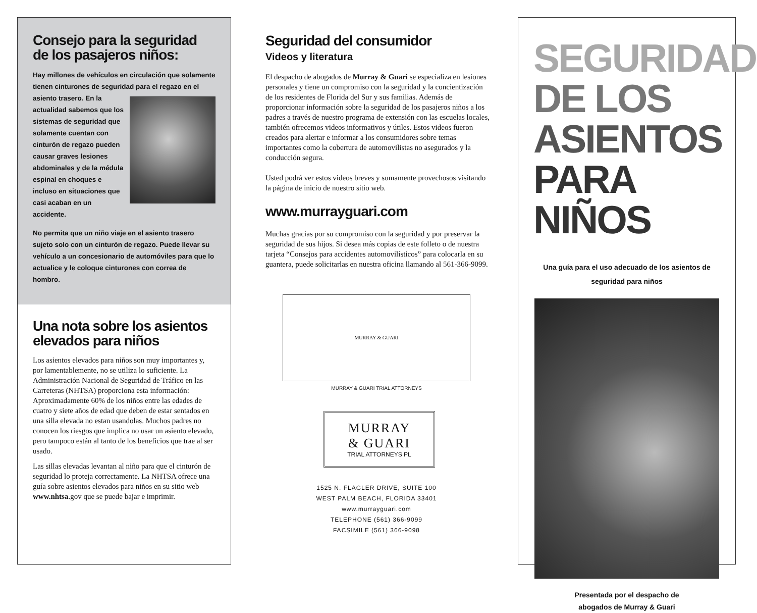Consejo para la seguridad de los pasajeros niños:
Hay millones de vehículos en circulación que solamente tienen cinturones de seguridad para el regazo en el asiento trasero. En la actualidad sabemos que los sistemas de seguridad que solamente cuentan con cinturón de regazo pueden causar graves lesiones abdominales y de la médula espinal en choques e incluso en situaciones que casi acaban en un accidente.
No permita que un niño viaje en el asiento trasero sujeto solo con un cinturón de regazo. Puede llevar su vehículo a un concesionario de automóviles para que lo actualice y le coloque cinturones con correa de hombro.
Una nota sobre los asientos elevados para niños
Los asientos elevados para niños son muy importantes y, por lamentablemente, no se utiliza lo suficiente. La Administración Nacional de Seguridad de Tráfico en las Carreteras (NHTSA) proporciona esta información: Aproximadamente 60% de los niños entre las edades de cuatro y siete años de edad que deben de estar sentados en una silla elevada no estan usandolas. Muchos padres no conocen los riesgos que implica no usar un asiento elevado, pero tampoco están al tanto de los beneficios que trae al ser usado.
Las sillas elevadas levantan al niño para que el cinturón de seguridad lo proteja correctamente. La NHTSA ofrece una guía sobre asientos elevados para niños en su sitio web www.nhtsa.gov que se puede bajar e imprimir.
Seguridad del consumidor
Videos y literatura
El despacho de abogados de Murray & Guari se especializa en lesiones personales y tiene un compromiso con la seguridad y la concientización de los residentes de Florida del Sur y sus familias. Además de proporcionar información sobre la seguridad de los pasajeros niños a los padres a través de nuestro programa de extensión con las escuelas locales, también ofrecemos videos informativos y útiles. Estos videos fueron creados para alertar e informar a los consumidores sobre temas importantes como la cobertura de automovilistas no asegurados y la conducción segura.
Usted podrá ver estos videos breves y sumamente provechosos visitando la página de inicio de nuestro sitio web.
www.murrayguari.com
Muchas gracias por su compromiso con la seguridad y por preservar la seguridad de sus hijos. Si desea más copias de este folleto o de nuestra tarjeta “Consejos para accidentes automovilísticos” para colocarla en su guantera, puede solicitarlas en nuestra oficina llamando al 561-366-9099.
MURRAY & GUARI
MURRAY & GUARI TRIAL ATTORNEYS
MURRAY
& GUARI
TRIAL ATTORNEYS PL
1525 N. FLAGLER DRIVE, SUITE 100
WEST PALM BEACH, FLORIDA 33401
www.murrayguari.com
TELEPHONE (561) 366-9099
FACSIMILE (561) 366-9098
SEGURIDAD
DE LOS
ASIENTOS
PARA NIÑOS
Una guía para el uso adecuado de los asientos de seguridad para niños
Presentada por el despacho de
abogados de Murray & Guari